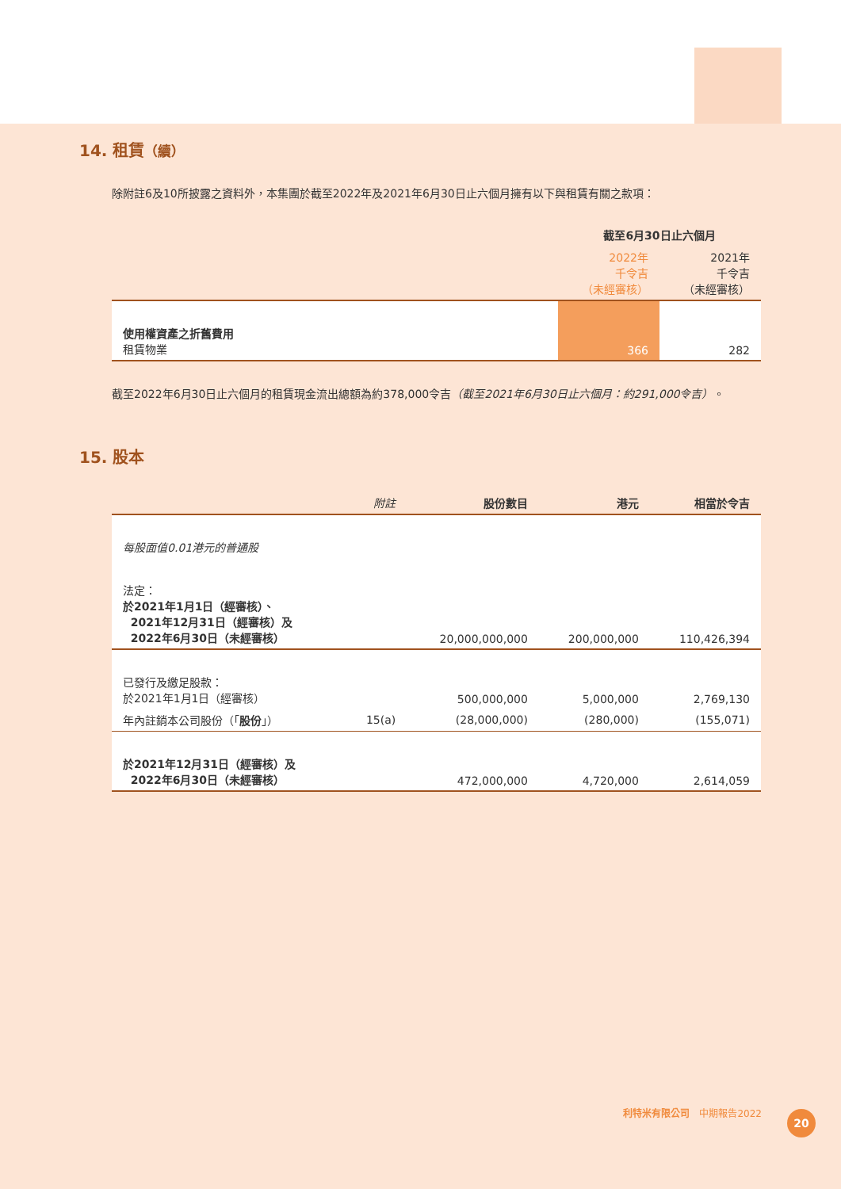14. 租賃（續）
除附註6及10所披露之資料外，本集團於截至2022年及2021年6月30日止六個月擁有以下與租賃有關之款項：
| | 截至6月30日止六個月 | |
| --- | --- | --- |
| | 2022年 千令吉 （未經審核） | 2021年 千令吉 （未經審核） |
| 使用權資產之折舊費用 租賃物業 | 366 | 282 |
截至2022年6月30日止六個月的租賃現金流出總額為約378,000令吉（截至2021年6月30日止六個月：約291,000令吉）。
15. 股本
| | 附註 | 股份數目 | 港元 | 相當於令吉 |
| --- | --- | --- | --- | --- |
| 每股面值0.01港元的普通股 | | | | |
| 法定： 於2021年1月1日（經審核）、 2021年12月31日（經審核）及 2022年6月30日（未經審核） | | 20,000,000,000 | 200,000,000 | 110,426,394 |
| 已發行及繳足股款： 於2021年1月1日（經審核） | | 500,000,000 | 5,000,000 | 2,769,130 |
| 年內註銷本公司股份（「 股份 」） | 15(a) | (28,000,000) | (280,000) | (155,071) |
| 於2021年12月31日（經審核）及 2022年6月30日（未經審核） | | 472,000,000 | 4,720,000 | 2,614,059 |
利特米有限公司　中期報告2022
20